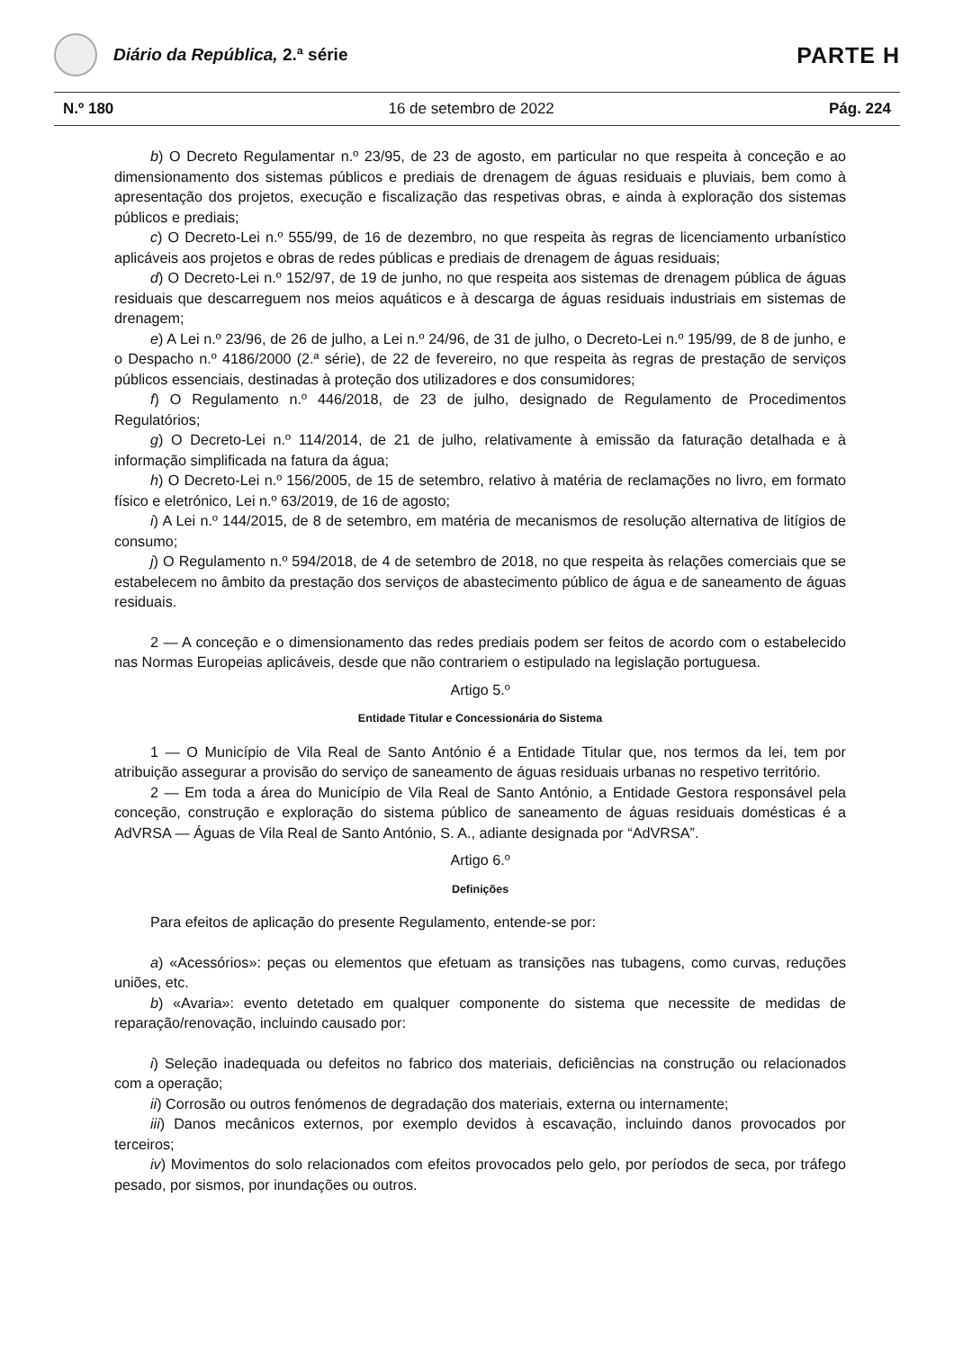Diário da República, 2.ª série
PARTE H
N.º 180 16 de setembro de 2022 Pág. 224
b) O Decreto Regulamentar n.º 23/95, de 23 de agosto, em particular no que respeita à conceção e ao dimensionamento dos sistemas públicos e prediais de drenagem de águas residuais e pluviais, bem como à apresentação dos projetos, execução e fiscalização das respetivas obras, e ainda à exploração dos sistemas públicos e prediais;
c) O Decreto-Lei n.º 555/99, de 16 de dezembro, no que respeita às regras de licenciamento urbanístico aplicáveis aos projetos e obras de redes públicas e prediais de drenagem de águas residuais;
d) O Decreto-Lei n.º 152/97, de 19 de junho, no que respeita aos sistemas de drenagem pública de águas residuais que descarreguem nos meios aquáticos e à descarga de águas residuais industriais em sistemas de drenagem;
e) A Lei n.º 23/96, de 26 de julho, a Lei n.º 24/96, de 31 de julho, o Decreto-Lei n.º 195/99, de 8 de junho, e o Despacho n.º 4186/2000 (2.ª série), de 22 de fevereiro, no que respeita às regras de prestação de serviços públicos essenciais, destinadas à proteção dos utilizadores e dos consumidores;
f) O Regulamento n.º 446/2018, de 23 de julho, designado de Regulamento de Procedimentos Regulatórios;
g) O Decreto-Lei n.º 114/2014, de 21 de julho, relativamente à emissão da faturação detalhada e à informação simplificada na fatura da água;
h) O Decreto-Lei n.º 156/2005, de 15 de setembro, relativo à matéria de reclamações no livro, em formato físico e eletrónico, Lei n.º 63/2019, de 16 de agosto;
i) A Lei n.º 144/2015, de 8 de setembro, em matéria de mecanismos de resolução alternativa de litígios de consumo;
j) O Regulamento n.º 594/2018, de 4 de setembro de 2018, no que respeita às relações comerciais que se estabelecem no âmbito da prestação dos serviços de abastecimento público de água e de saneamento de águas residuais.
2 — A conceção e o dimensionamento das redes prediais podem ser feitos de acordo com o estabelecido nas Normas Europeias aplicáveis, desde que não contrariem o estipulado na legislação portuguesa.
Artigo 5.º
Entidade Titular e Concessionária do Sistema
1 — O Município de Vila Real de Santo António é a Entidade Titular que, nos termos da lei, tem por atribuição assegurar a provisão do serviço de saneamento de águas residuais urbanas no respetivo território.
2 — Em toda a área do Município de Vila Real de Santo António, a Entidade Gestora responsável pela conceção, construção e exploração do sistema público de saneamento de águas residuais domésticas é a AdVRSA — Águas de Vila Real de Santo António, S. A., adiante designada por “AdVRSA”.
Artigo 6.º
Definições
Para efeitos de aplicação do presente Regulamento, entende-se por:
a) «Acessórios»: peças ou elementos que efetuam as transições nas tubagens, como curvas, reduções uniões, etc.
b) «Avaria»: evento detetado em qualquer componente do sistema que necessite de medidas de reparação/renovação, incluindo causado por:
i) Seleção inadequada ou defeitos no fabrico dos materiais, deficiências na construção ou relacionados com a operação;
ii) Corrosão ou outros fenómenos de degradação dos materiais, externa ou internamente;
iii) Danos mecânicos externos, por exemplo devidos à escavação, incluindo danos provocados por terceiros;
iv) Movimentos do solo relacionados com efeitos provocados pelo gelo, por períodos de seca, por tráfego pesado, por sismos, por inundações ou outros.